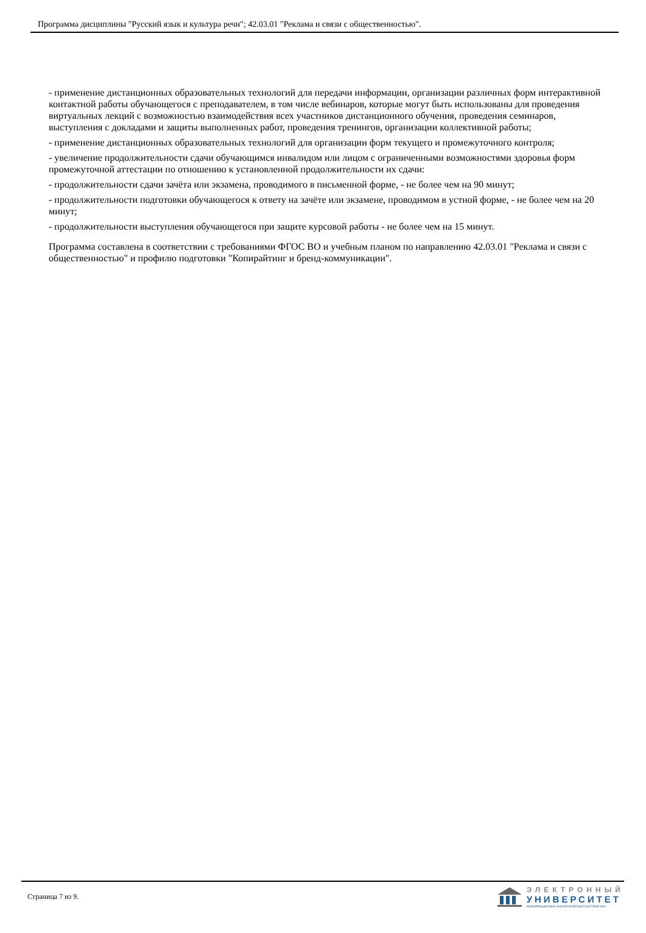Программа дисциплины "Русский язык и культура речи"; 42.03.01 "Реклама и связи с общественностью".
- применение дистанционных образовательных технологий для передачи информации, организации различных форм интерактивной контактной работы обучающегося с преподавателем, в том числе вебинаров, которые могут быть использованы для проведения виртуальных лекций с возможностью взаимодействия всех участников дистанционного обучения, проведения семинаров, выступления с докладами и защиты выполненных работ, проведения тренингов, организации коллективной работы;
- применение дистанционных образовательных технологий для организации форм текущего и промежуточного контроля;
- увеличение продолжительности сдачи обучающимся инвалидом или лицом с ограниченными возможностями здоровья форм промежуточной аттестации по отношению к установленной продолжительности их сдачи:
- продолжительности сдачи зачёта или экзамена, проводимого в письменной форме, - не более чем на 90 минут;
- продолжительности подготовки обучающегося к ответу на зачёте или экзамене, проводимом в устной форме, - не более чем на 20 минут;
- продолжительности выступления обучающегося при защите курсовой работы - не более чем на 15 минут.
Программа составлена в соответствии с требованиями ФГОС ВО и учебным планом по направлению 42.03.01 "Реклама и связи с общественностью" и профилю подготовки "Копирайтинг и бренд-коммуникации".
Страница 7 из 9.
ЭЛЕКТРОННЫЙ
УНИВЕРСИТЕТ
ИНФОРМАЦИОННО-АНАЛИТИЧЕСКАЯ СИСТЕМА КФУ